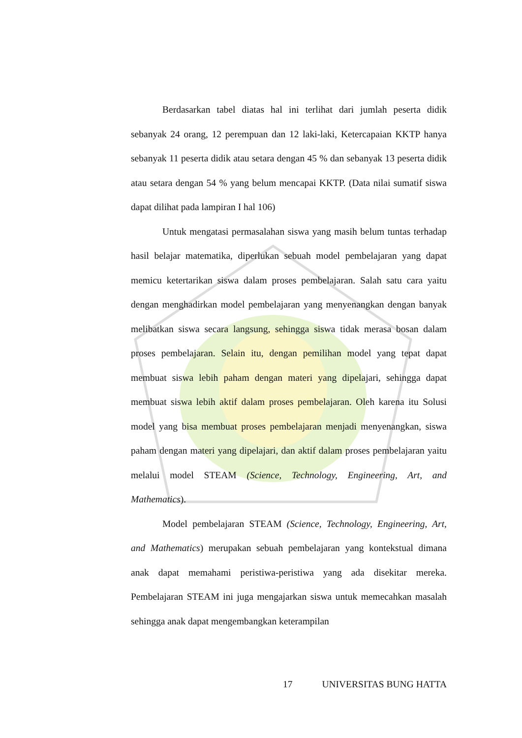Berdasarkan tabel diatas hal ini terlihat dari jumlah peserta didik sebanyak 24 orang, 12 perempuan dan 12 laki-laki, Ketercapaian KKTP hanya sebanyak 11 peserta didik atau setara dengan 45 % dan sebanyak 13 peserta didik atau setara dengan 54 % yang belum mencapai KKTP. (Data nilai sumatif siswa dapat dilihat pada lampiran I hal 106)
Untuk mengatasi permasalahan siswa yang masih belum tuntas terhadap hasil belajar matematika, diperlukan sebuah model pembelajaran yang dapat memicu ketertarikan siswa dalam proses pembelajaran. Salah satu cara yaitu dengan menghadirkan model pembelajaran yang menyenangkan dengan banyak melibatkan siswa secara langsung, sehingga siswa tidak merasa bosan dalam proses pembelajaran. Selain itu, dengan pemilihan model yang tepat dapat membuat siswa lebih paham dengan materi yang dipelajari, sehingga dapat membuat siswa lebih aktif dalam proses pembelajaran. Oleh karena itu Solusi model yang bisa membuat proses pembelajaran menjadi menyenangkan, siswa paham dengan materi yang dipelajari, dan aktif dalam proses pembelajaran yaitu melalui model STEAM (Science, Technology, Engineering, Art, and Mathematics).
Model pembelajaran STEAM (Science, Technology, Engineering, Art, and Mathematics) merupakan sebuah pembelajaran yang kontekstual dimana anak dapat memahami peristiwa-peristiwa yang ada disekitar mereka. Pembelajaran STEAM ini juga mengajarkan siswa untuk memecahkan masalah sehingga anak dapat mengembangkan keterampilan
17 UNIVERSITAS BUNG HATTA